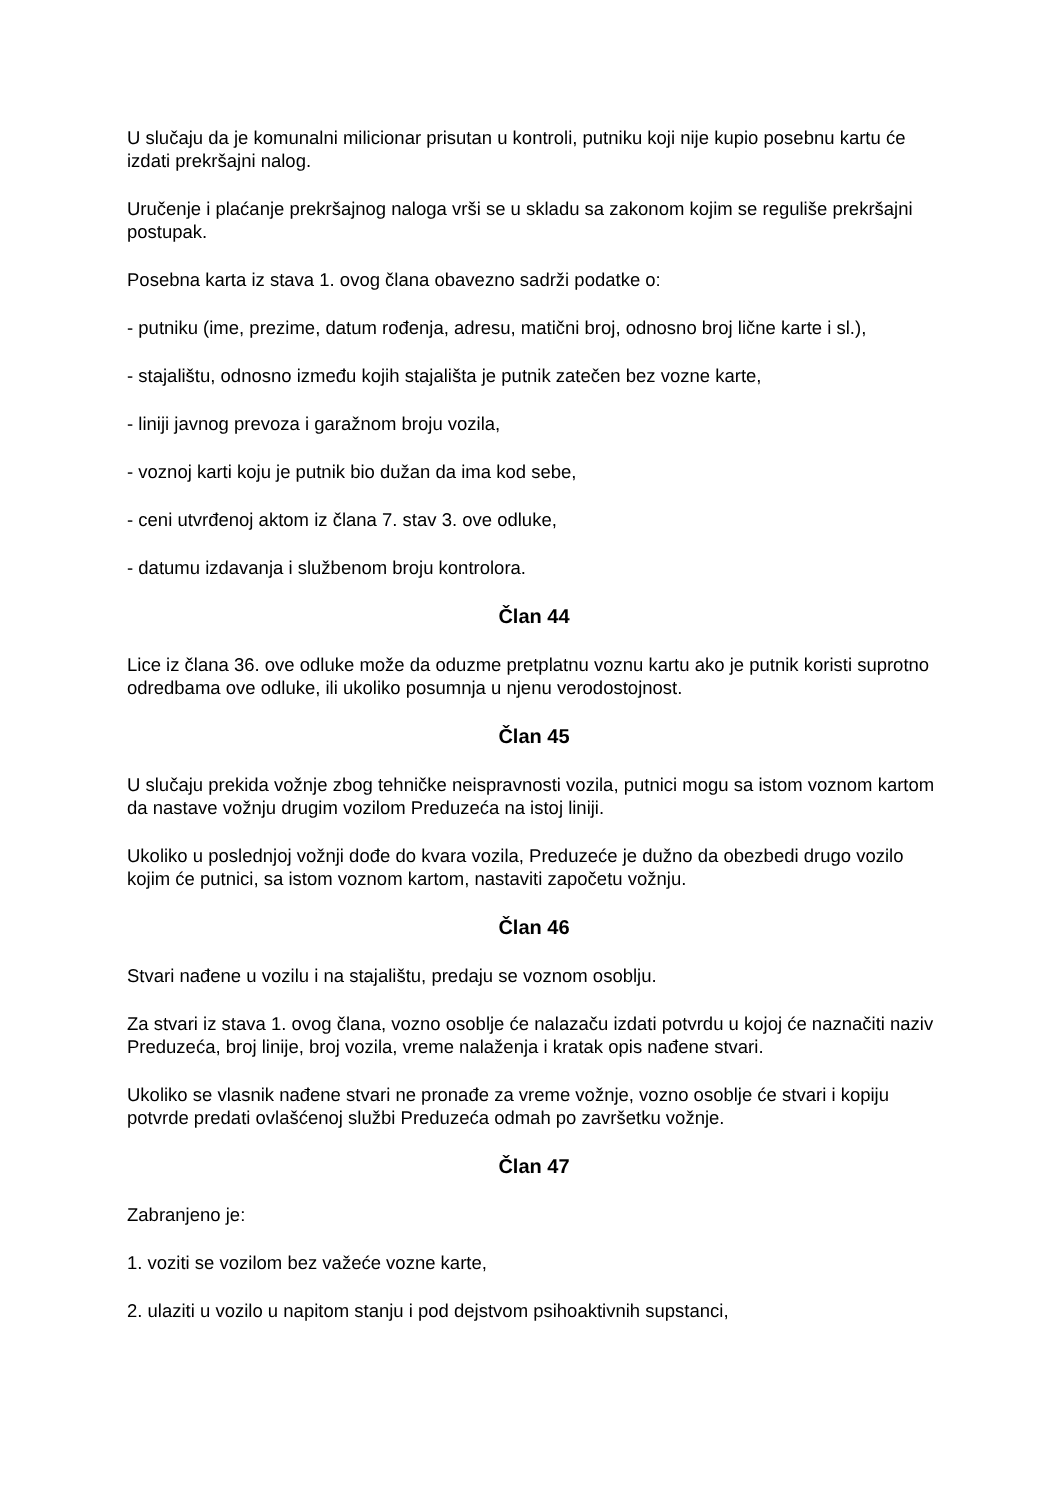U slučaju da je komunalni milicionar prisutan u kontroli, putniku koji nije kupio posebnu kartu će izdati prekršajni nalog.
Uručenje i plaćanje prekršajnog naloga vrši se u skladu sa zakonom kojim se reguliše prekršajni postupak.
Posebna karta iz stava 1. ovog člana obavezno sadrži podatke o:
- putniku (ime, prezime, datum rođenja, adresu, matični broj, odnosno broj lične karte i sl.),
- stajalištu, odnosno između kojih stajališta je putnik zatečen bez vozne karte,
- liniji javnog prevoza i garažnom broju vozila,
- voznoj karti koju je putnik bio dužan da ima kod sebe,
- ceni utvrđenoj aktom iz člana 7. stav 3. ove odluke,
- datumu izdavanja i službenom broju kontrolora.
Član 44
Lice iz člana 36. ove odluke može da oduzme pretplatnu voznu kartu ako je putnik koristi suprotno odredbama ove odluke, ili ukoliko posumnja u njenu verodostojnost.
Član 45
U slučaju prekida vožnje zbog tehničke neispravnosti vozila, putnici mogu sa istom voznom kartom da nastave vožnju drugim vozilom Preduzeća na istoj liniji.
Ukoliko u poslednjoj vožnji dođe do kvara vozila, Preduzeće je dužno da obezbedi drugo vozilo kojim će putnici, sa istom voznom kartom, nastaviti započetu vožnju.
Član 46
Stvari nađene u vozilu i na stajalištu, predaju se voznom osoblju.
Za stvari iz stava 1. ovog člana, vozno osoblje će nalazaču izdati potvrdu u kojoj će naznačiti naziv Preduzeća, broj linije, broj vozila, vreme nalaženja i kratak opis nađene stvari.
Ukoliko se vlasnik nađene stvari ne pronađe za vreme vožnje, vozno osoblje će stvari i kopiju potvrde predati ovlašćenoj službi Preduzeća odmah po završetku vožnje.
Član 47
Zabranjeno je:
1. voziti se vozilom bez važeće vozne karte,
2. ulaziti u vozilo u napitom stanju i pod dejstvom psihoaktivnih supstanci,